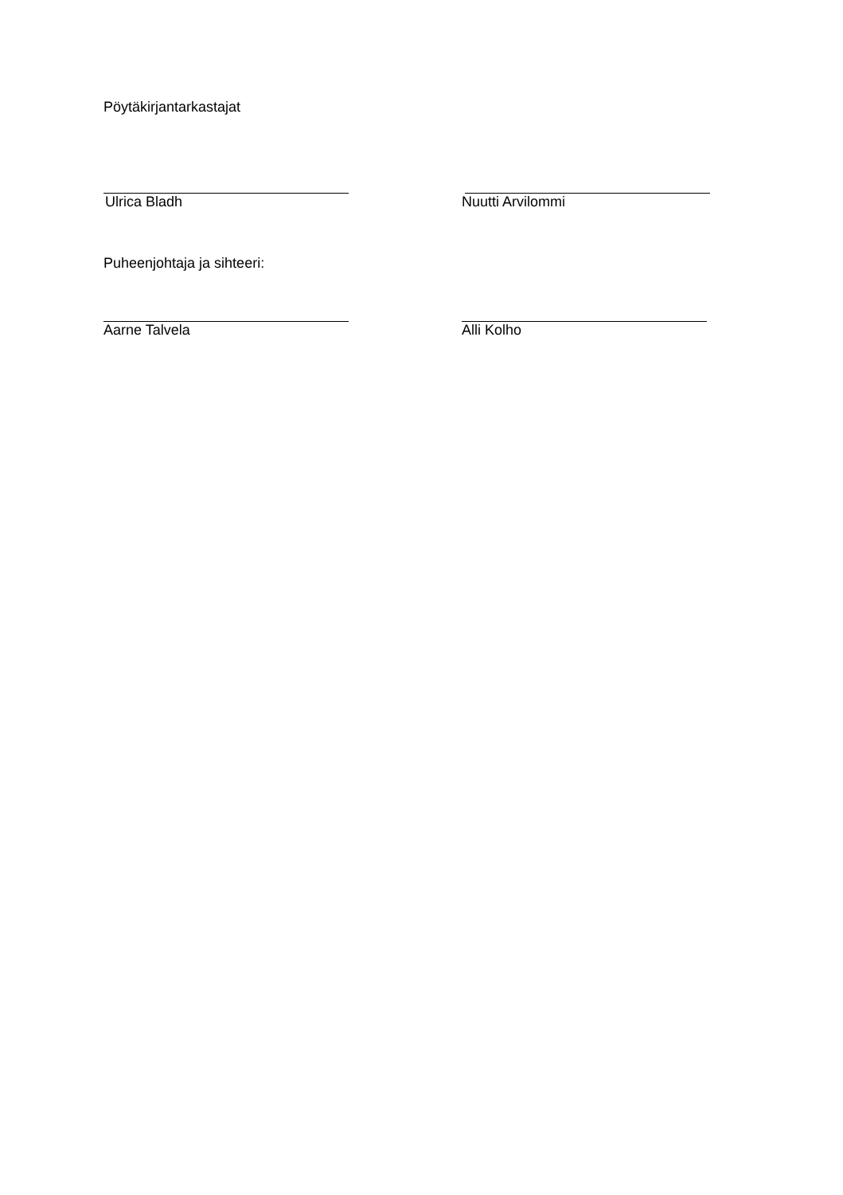Pöytäkirjantarkastajat
Ulrica Bladh Nuutti Arvilommi
Puheenjohtaja ja sihteeri:
Aarne Talvela Alli Kolho